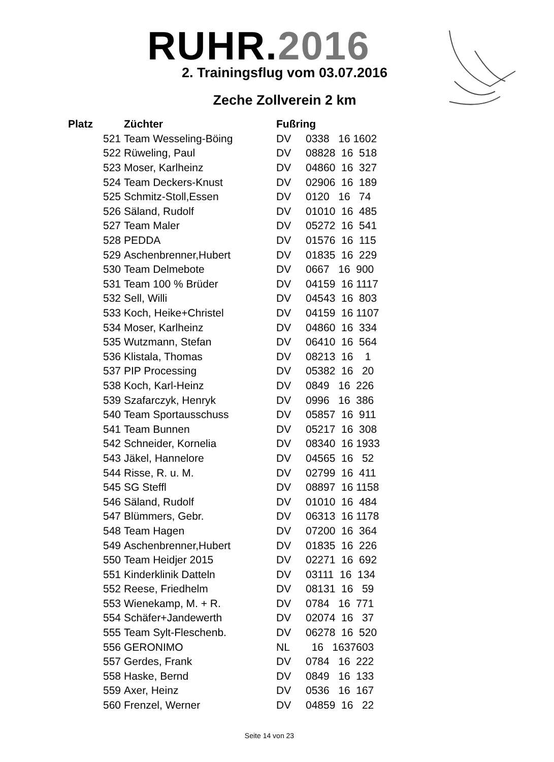RUHR.2016
2. Trainingsflug vom 03.07.2016
Zeche Zollverein 2 km
| Platz | Züchter | Fußring | |
| --- | --- | --- | --- |
| 521 | Team Wesseling-Böing | DV | 0338 16 1602 |
| 522 | Rüweling, Paul | DV | 08828 16 518 |
| 523 | Moser, Karlheinz | DV | 04860 16 327 |
| 524 | Team Deckers-Knust | DV | 02906 16 189 |
| 525 | Schmitz-Stoll,Essen | DV | 0120 16 74 |
| 526 | Säland, Rudolf | DV | 01010 16 485 |
| 527 | Team Maler | DV | 05272 16 541 |
| 528 | PEDDA | DV | 01576 16 115 |
| 529 | Aschenbrenner,Hubert | DV | 01835 16 229 |
| 530 | Team Delmebote | DV | 0667 16 900 |
| 531 | Team 100 % Brüder | DV | 04159 16 1117 |
| 532 | Sell, Willi | DV | 04543 16 803 |
| 533 | Koch, Heike+Christel | DV | 04159 16 1107 |
| 534 | Moser, Karlheinz | DV | 04860 16 334 |
| 535 | Wutzmann, Stefan | DV | 06410 16 564 |
| 536 | Klistala, Thomas | DV | 08213 16 1 |
| 537 | PIP Processing | DV | 05382 16 20 |
| 538 | Koch, Karl-Heinz | DV | 0849 16 226 |
| 539 | Szafarczyk, Henryk | DV | 0996 16 386 |
| 540 | Team Sportausschuss | DV | 05857 16 911 |
| 541 | Team Bunnen | DV | 05217 16 308 |
| 542 | Schneider, Kornelia | DV | 08340 16 1933 |
| 543 | Jäkel, Hannelore | DV | 04565 16 52 |
| 544 | Risse, R. u. M. | DV | 02799 16 411 |
| 545 | SG Steffl | DV | 08897 16 1158 |
| 546 | Säland, Rudolf | DV | 01010 16 484 |
| 547 | Blümmers, Gebr. | DV | 06313 16 1178 |
| 548 | Team Hagen | DV | 07200 16 364 |
| 549 | Aschenbrenner,Hubert | DV | 01835 16 226 |
| 550 | Team Heidjer 2015 | DV | 02271 16 692 |
| 551 | Kinderklinik Datteln | DV | 03111 16 134 |
| 552 | Reese, Friedhelm | DV | 08131 16 59 |
| 553 | Wienekamp, M. + R. | DV | 0784 16 771 |
| 554 | Schäfer+Jandewerth | DV | 02074 16 37 |
| 555 | Team Sylt-Fleschenb. | DV | 06278 16 520 |
| 556 | GERONIMO | NL | 16 1637603 |
| 557 | Gerdes, Frank | DV | 0784 16 222 |
| 558 | Haske, Bernd | DV | 0849 16 133 |
| 559 | Axer, Heinz | DV | 0536 16 167 |
| 560 | Frenzel, Werner | DV | 04859 16 22 |
Seite 14 von 23